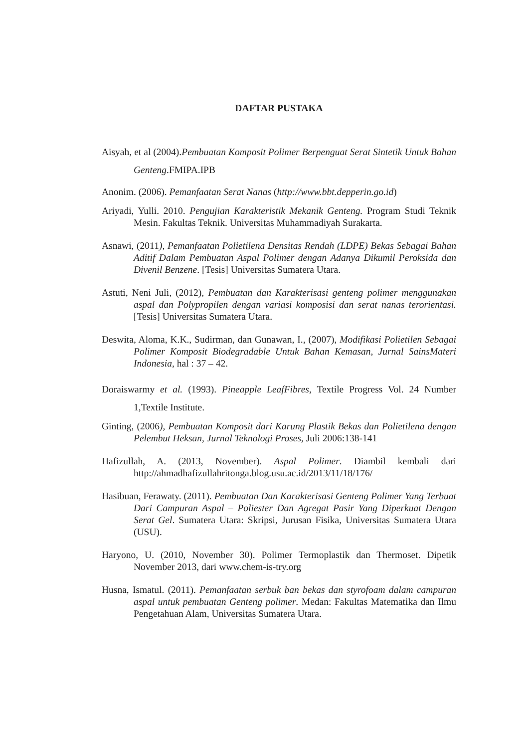DAFTAR PUSTAKA
Aisyah, et al (2004).Pembuatan Komposit Polimer Berpenguat Serat Sintetik Untuk Bahan Genteng.FMIPA.IPB
Anonim. (2006). Pemanfaatan Serat Nanas (http://www.bbt.depperin.go.id)
Ariyadi, Yulli. 2010. Pengujian Karakteristik Mekanik Genteng. Program Studi Teknik Mesin. Fakultas Teknik. Universitas Muhammadiyah Surakarta.
Asnawi, (2011), Pemanfaatan Polietilena Densitas Rendah (LDPE) Bekas Sebagai Bahan Aditif Dalam Pembuatan Aspal Polimer dengan Adanya Dikumil Peroksida dan Divenil Benzene. [Tesis] Universitas Sumatera Utara.
Astuti, Neni Juli, (2012), Pembuatan dan Karakterisasi genteng polimer menggunakan aspal dan Polypropilen dengan variasi komposisi dan serat nanas terorientasi. [Tesis] Universitas Sumatera Utara.
Deswita, Aloma, K.K., Sudirman, dan Gunawan, I., (2007), Modifikasi Polietilen Sebagai Polimer Komposit Biodegradable Untuk Bahan Kemasan, Jurnal SainsMateri Indonesia, hal : 37 – 42.
Doraiswarmy et al. (1993). Pineapple LeafFibres, Textile Progress Vol. 24 Number 1,Textile Institute.
Ginting, (2006), Pembuatan Komposit dari Karung Plastik Bekas dan Polietilena dengan Pelembut Heksan, Jurnal Teknologi Proses, Juli 2006:138-141
Hafizullah, A. (2013, November). Aspal Polimer. Diambil kembali dari http://ahmadhafizullahritonga.blog.usu.ac.id/2013/11/18/176/
Hasibuan, Ferawaty. (2011). Pembuatan Dan Karakterisasi Genteng Polimer Yang Terbuat Dari Campuran Aspal – Poliester Dan Agregat Pasir Yang Diperkuat Dengan Serat Gel. Sumatera Utara: Skripsi, Jurusan Fisika, Universitas Sumatera Utara (USU).
Haryono, U. (2010, November 30). Polimer Termoplastik dan Thermoset. Dipetik November 2013, dari www.chem-is-try.org
Husna, Ismatul. (2011). Pemanfaatan serbuk ban bekas dan styrofoam dalam campuran aspal untuk pembuatan Genteng polimer. Medan: Fakultas Matematika dan Ilmu Pengetahuan Alam, Universitas Sumatera Utara.